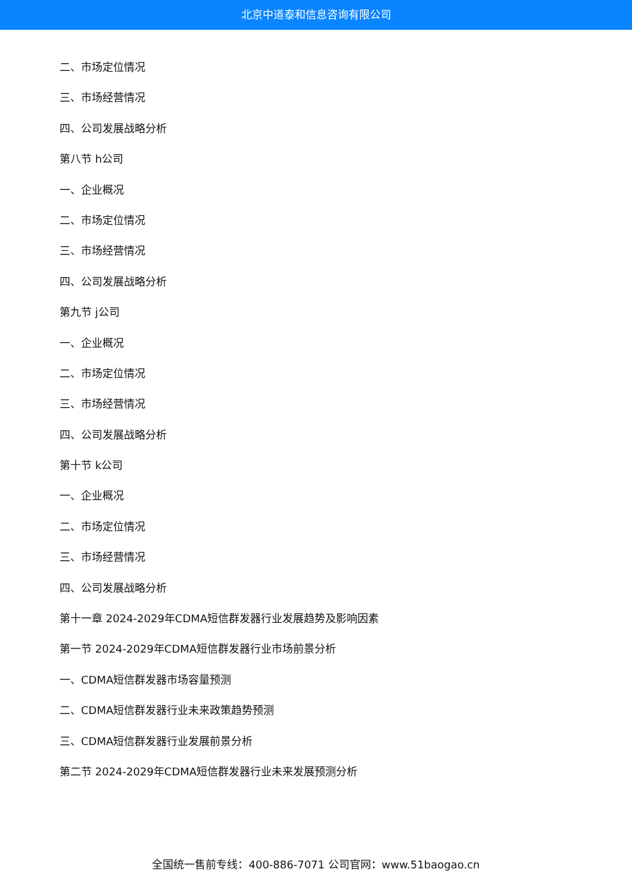北京中道泰和信息咨询有限公司
二、市场定位情况
三、市场经营情况
四、公司发展战略分析
第八节 h公司
一、企业概况
二、市场定位情况
三、市场经营情况
四、公司发展战略分析
第九节 j公司
一、企业概况
二、市场定位情况
三、市场经营情况
四、公司发展战略分析
第十节 k公司
一、企业概况
二、市场定位情况
三、市场经营情况
四、公司发展战略分析
第十一章 2024-2029年CDMA短信群发器行业发展趋势及影响因素
第一节 2024-2029年CDMA短信群发器行业市场前景分析
一、CDMA短信群发器市场容量预测
二、CDMA短信群发器行业未来政策趋势预测
三、CDMA短信群发器行业发展前景分析
第二节 2024-2029年CDMA短信群发器行业未来发展预测分析
全国统一售前专线：400-886-7071 公司官网：www.51baogao.cn